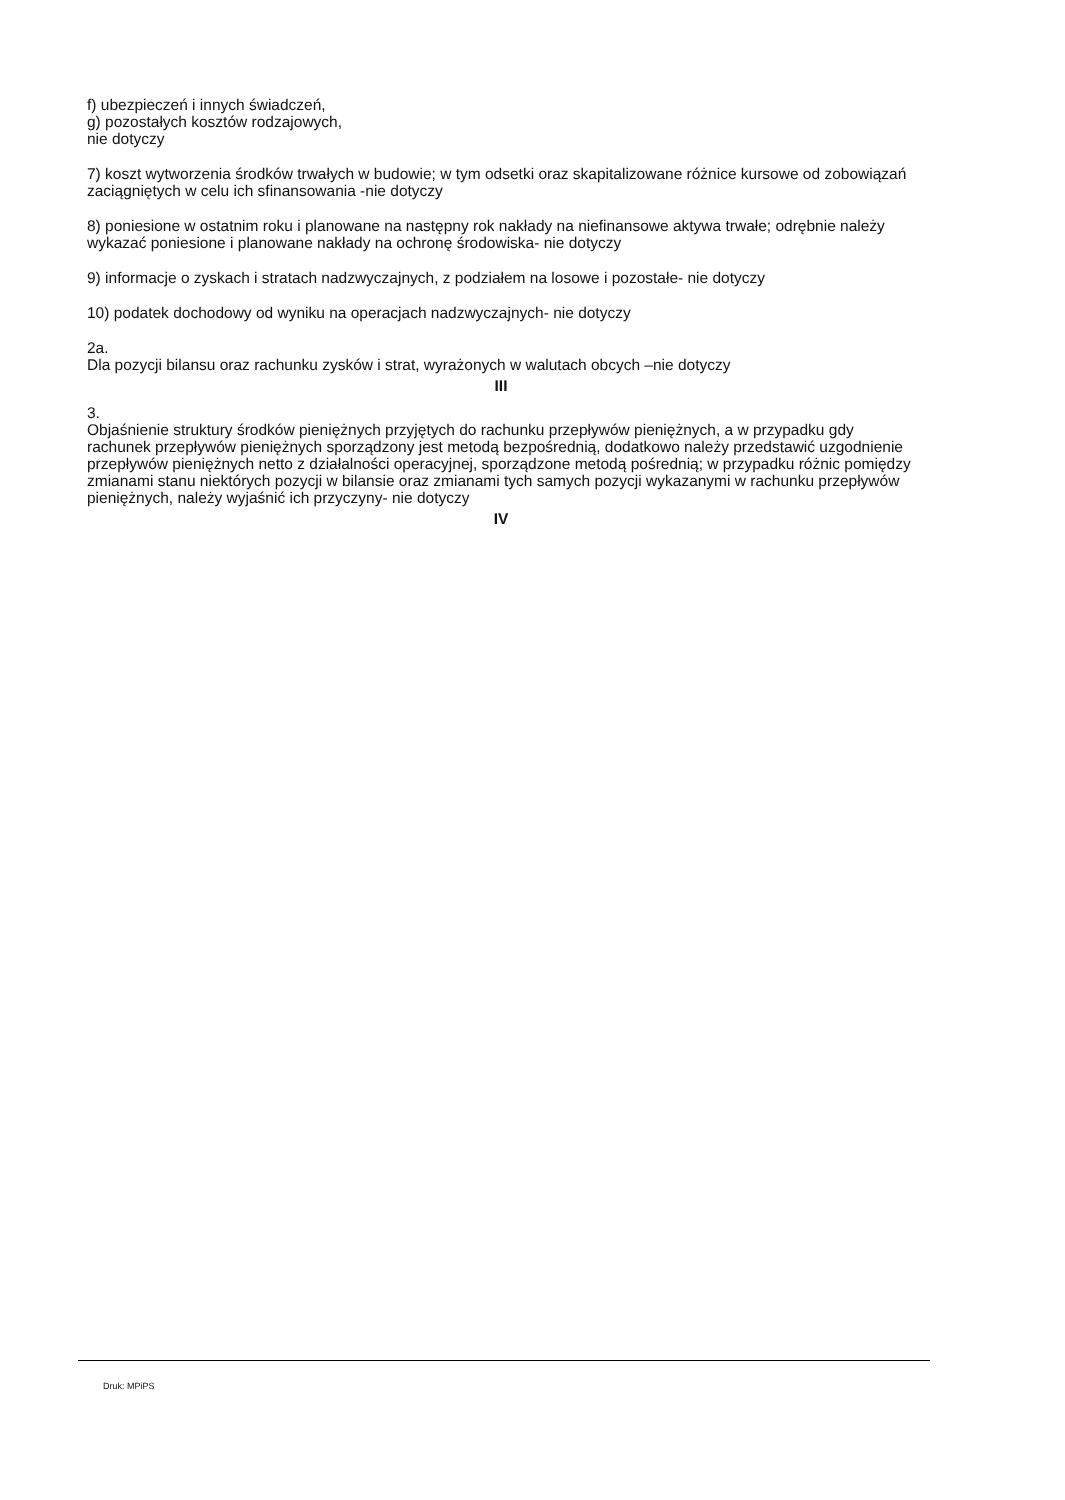f) ubezpieczeń i innych świadczeń,
g) pozostałych kosztów rodzajowych,
nie dotyczy
7) koszt wytworzenia środków trwałych w budowie; w tym odsetki oraz skapitalizowane różnice kursowe od zobowiązań zaciągniętych w celu ich sfinansowania -nie dotyczy
8) poniesione w ostatnim roku i planowane na następny rok nakłady na niefinansowe aktywa trwałe; odrębnie należy wykazać poniesione i planowane nakłady na ochronę środowiska- nie dotyczy
9) informacje o zyskach i stratach nadzwyczajnych, z podziałem na losowe i pozostałe- nie dotyczy
10) podatek dochodowy od wyniku na operacjach nadzwyczajnych- nie dotyczy
2a.
Dla pozycji bilansu oraz rachunku zysków i strat, wyrażonych w walutach obcych –nie dotyczy
III
3.
Objaśnienie struktury środków pieniężnych przyjętych do rachunku przepływów pieniężnych, a w przypadku gdy rachunek przepływów pieniężnych sporządzony jest metodą bezpośrednią, dodatkowo należy przedstawić uzgodnienie przepływów pieniężnych netto z działalności operacyjnej, sporządzone metodą pośrednią; w przypadku różnic pomiędzy zmianami stanu niektórych pozycji w bilansie oraz zmianami tych samych pozycji wykazanymi w rachunku przepływów pieniężnych, należy wyjaśnić ich przyczyny- nie dotyczy
IV
Druk: MPiPS